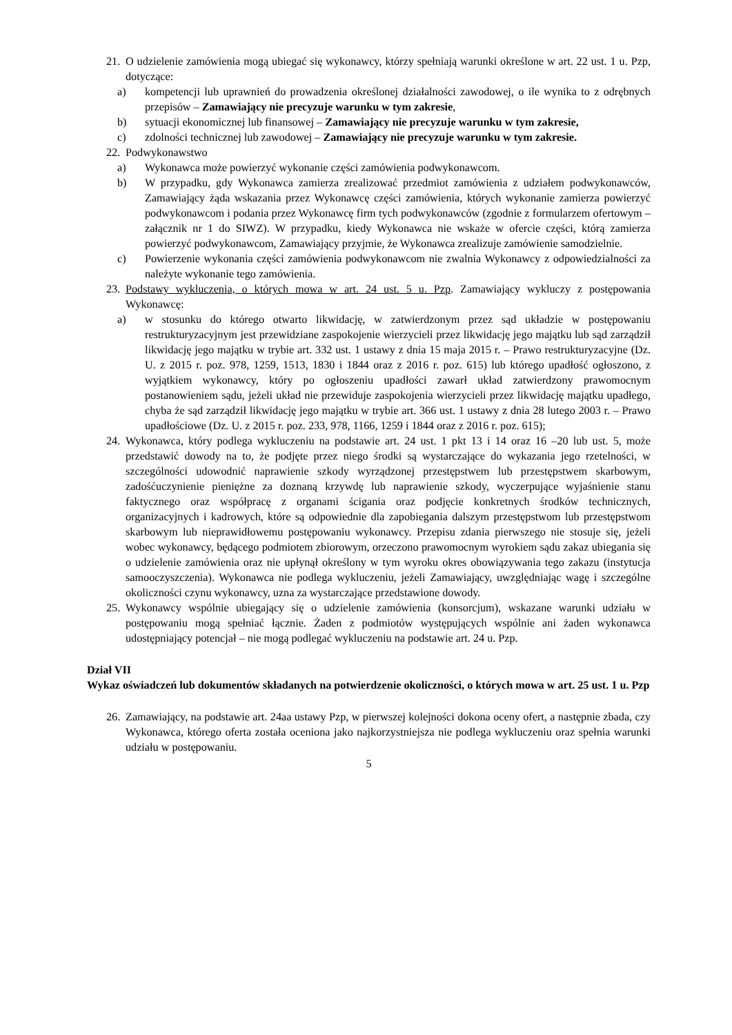21. O udzielenie zamówienia mogą ubiegać się wykonawcy, którzy spełniają warunki określone w art. 22 ust. 1 u. Pzp, dotyczące:
a) kompetencji lub uprawnień do prowadzenia określonej działalności zawodowej, o ile wynika to z odrębnych przepisów – Zamawiający nie precyzuje warunku w tym zakresie,
b) sytuacji ekonomicznej lub finansowej – Zamawiający nie precyzuje warunku w tym zakresie,
c) zdolności technicznej lub zawodowej – Zamawiający nie precyzuje warunku w tym zakresie.
22. Podwykonawstwo
a) Wykonawca może powierzyć wykonanie części zamówienia podwykonawcom.
b) W przypadku, gdy Wykonawca zamierza zrealizować przedmiot zamówienia z udziałem podwykonawców, Zamawiający żąda wskazania przez Wykonawcę części zamówienia, których wykonanie zamierza powierzyć podwykonawcom i podania przez Wykonawcę firm tych podwykonawców (zgodnie z formularzem ofertowym – załącznik nr 1 do SIWZ). W przypadku, kiedy Wykonawca nie wskaże w ofercie części, którą zamierza powierzyć podwykonawcom, Zamawiający przyjmie, że Wykonawca zrealizuje zamówienie samodzielnie.
c) Powierzenie wykonania części zamówienia podwykonawcom nie zwalnia Wykonawcy z odpowiedzialności za należyte wykonanie tego zamówienia.
23. Podstawy wykluczenia, o których mowa w art. 24 ust. 5 u. Pzp. Zamawiający wykluczy z postępowania Wykonawcę:
a) w stosunku do którego otwarto likwidację, w zatwierdzonym przez sąd układzie w postępowaniu restrukturyzacyjnym jest przewidziane zaspokojenie wierzycieli przez likwidację jego majątku lub sąd zarządził likwidację jego majątku w trybie art. 332 ust. 1 ustawy z dnia 15 maja 2015 r. – Prawo restrukturyzacyjne (Dz. U. z 2015 r. poz. 978, 1259, 1513, 1830 i 1844 oraz z 2016 r. poz. 615) lub którego upadłość ogłoszono, z wyjątkiem wykonawcy, który po ogłoszeniu upadłości zawarł układ zatwierdzony prawomocnym postanowieniem sądu, jeżeli układ nie przewiduje zaspokojenia wierzycieli przez likwidację majątku upadłego, chyba że sąd zarządził likwidację jego majątku w trybie art. 366 ust. 1 ustawy z dnia 28 lutego 2003 r. – Prawo upadłościowe (Dz. U. z 2015 r. poz. 233, 978, 1166, 1259 i 1844 oraz z 2016 r. poz. 615);
24. Wykonawca, który podlega wykluczeniu na podstawie art. 24 ust. 1 pkt 13 i 14 oraz 16 –20 lub ust. 5, może przedstawić dowody na to, że podjęte przez niego środki są wystarczające do wykazania jego rzetelności, w szczególności udowodnić naprawienie szkody wyrządzonej przestępstwem lub przestępstwem skarbowym, zadośćuczynienie pieniężne za doznaną krzywdę lub naprawienie szkody, wyczerpujące wyjaśnienie stanu faktycznego oraz współpracę z organami ścigania oraz podjęcie konkretnych środków technicznych, organizacyjnych i kadrowych, które są odpowiednie dla zapobiegania dalszym przestępstwom lub przestępstwom skarbowym lub nieprawidłowemu postępowaniu wykonawcy. Przepisu zdania pierwszego nie stosuje się, jeżeli wobec wykonawcy, będącego podmiotem zbiorowym, orzeczono prawomocnym wyrokiem sądu zakaz ubiegania się o udzielenie zamówienia oraz nie upłynął określony w tym wyroku okres obowiązywania tego zakazu (instytucja samooczyszczenia). Wykonawca nie podlega wykluczeniu, jeżeli Zamawiający, uwzględniając wagę i szczególne okoliczności czynu wykonawcy, uzna za wystarczające przedstawione dowody.
25. Wykonawcy wspólnie ubiegający się o udzielenie zamówienia (konsorcjum), wskazane warunki udziału w postępowaniu mogą spełniać łącznie. Żaden z podmiotów występujących wspólnie ani żaden wykonawca udostępniający potencjał – nie mogą podlegać wykluczeniu na podstawie art. 24 u. Pzp.
Dział VII
Wykaz oświadczeń lub dokumentów składanych na potwierdzenie okoliczności, o których mowa w art. 25 ust. 1 u. Pzp
26. Zamawiający, na podstawie art. 24aa ustawy Pzp, w pierwszej kolejności dokona oceny ofert, a następnie zbada, czy Wykonawca, którego oferta została oceniona jako najkorzystniejsza nie podlega wykluczeniu oraz spełnia warunki udziału w postępowaniu.
5